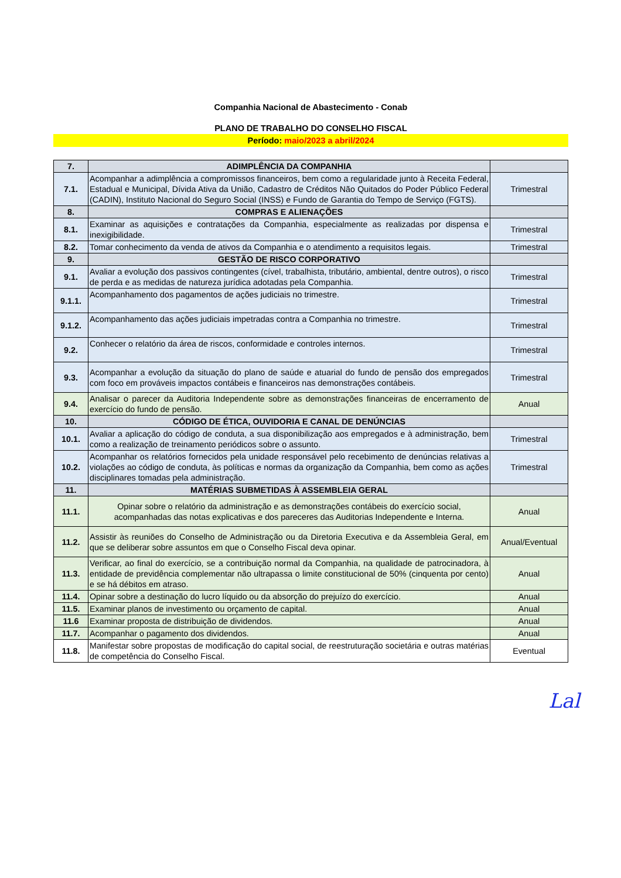Companhia Nacional de Abastecimento - Conab
PLANO DE TRABALHO DO CONSELHO FISCAL
Período: maio/2023 a abril/2024
| 7. | ADIMPLÊNCIA DA COMPANHIA | |
| 7.1. | Acompanhar a adimplência a compromissos financeiros, bem como a regularidade junto à Receita Federal, Estadual e Municipal, Dívida Ativa da União, Cadastro de Créditos Não Quitados do Poder Público Federal (CADIN), Instituto Nacional do Seguro Social (INSS) e Fundo de Garantia do Tempo de Serviço (FGTS). | Trimestral |
| 8. | COMPRAS E ALIENAÇÕES | |
| 8.1. | Examinar as aquisições e contratações da Companhia, especialmente as realizadas por dispensa e inexigibilidade. | Trimestral |
| 8.2. | Tomar conhecimento da venda de ativos da Companhia e o atendimento a requisitos legais. | Trimestral |
| 9. | GESTÃO DE RISCO CORPORATIVO | |
| 9.1. | Avaliar a evolução dos passivos contingentes (cível, trabalhista, tributário, ambiental, dentre outros), o risco de perda e as medidas de natureza jurídica adotadas pela Companhia. | Trimestral |
| 9.1.1. | Acompanhamento dos pagamentos de ações judiciais no trimestre. | Trimestral |
| 9.1.2. | Acompanhamento das ações judiciais impetradas contra a Companhia no trimestre. | Trimestral |
| 9.2. | Conhecer o relatório da área de riscos, conformidade e controles internos. | Trimestral |
| 9.3. | Acompanhar a evolução da situação do plano de saúde e atuarial do fundo de pensão dos empregados com foco em prováveis impactos contábeis e financeiros nas demonstrações contábeis. | Trimestral |
| 9.4. | Analisar o parecer da Auditoria Independente sobre as demonstrações financeiras de encerramento de exercício do fundo de pensão. | Anual |
| 10. | CÓDIGO DE ÉTICA, OUVIDORIA E CANAL DE DENÚNCIAS | |
| 10.1. | Avaliar a aplicação do código de conduta, a sua disponibilização aos empregados e à administração, bem como a realização de treinamento periódicos sobre o assunto. | Trimestral |
| 10.2. | Acompanhar os relatórios fornecidos pela unidade responsável pelo recebimento de denúncias relativas a violações ao código de conduta, às políticas e normas da organização da Companhia, bem como as ações disciplinares tomadas pela administração. | Trimestral |
| 11. | MATÉRIAS SUBMETIDAS À ASSEMBLEIA GERAL | |
| 11.1. | Opinar sobre o relatório da administração e as demonstrações contábeis do exercício social, acompanhadas das notas explicativas e dos pareceres das Auditorias Independente e Interna. | Anual |
| 11.2. | Assistir às reuniões do Conselho de Administração ou da Diretoria Executiva e da Assembleia Geral, em que se deliberar sobre assuntos em que o Conselho Fiscal deva opinar. | Anual/Eventual |
| 11.3. | Verificar, ao final do exercício, se a contribuição normal da Companhia, na qualidade de patrocinadora, à entidade de previdência complementar não ultrapassa o limite constitucional de 50% (cinquenta por cento) e se há débitos em atraso. | Anual |
| 11.4. | Opinar sobre a destinação do lucro líquido ou da absorção do prejuízo do exercício. | Anual |
| 11.5. | Examinar planos de investimento ou orçamento de capital. | Anual |
| 11.6 | Examinar proposta de distribuição de dividendos. | Anual |
| 11.7. | Acompanhar o pagamento dos dividendos. | Anual |
| 11.8. | Manifestar sobre propostas de modificação do capital social, de reestruturação societária e outras matérias de competência do Conselho Fiscal. | Eventual |
Lal